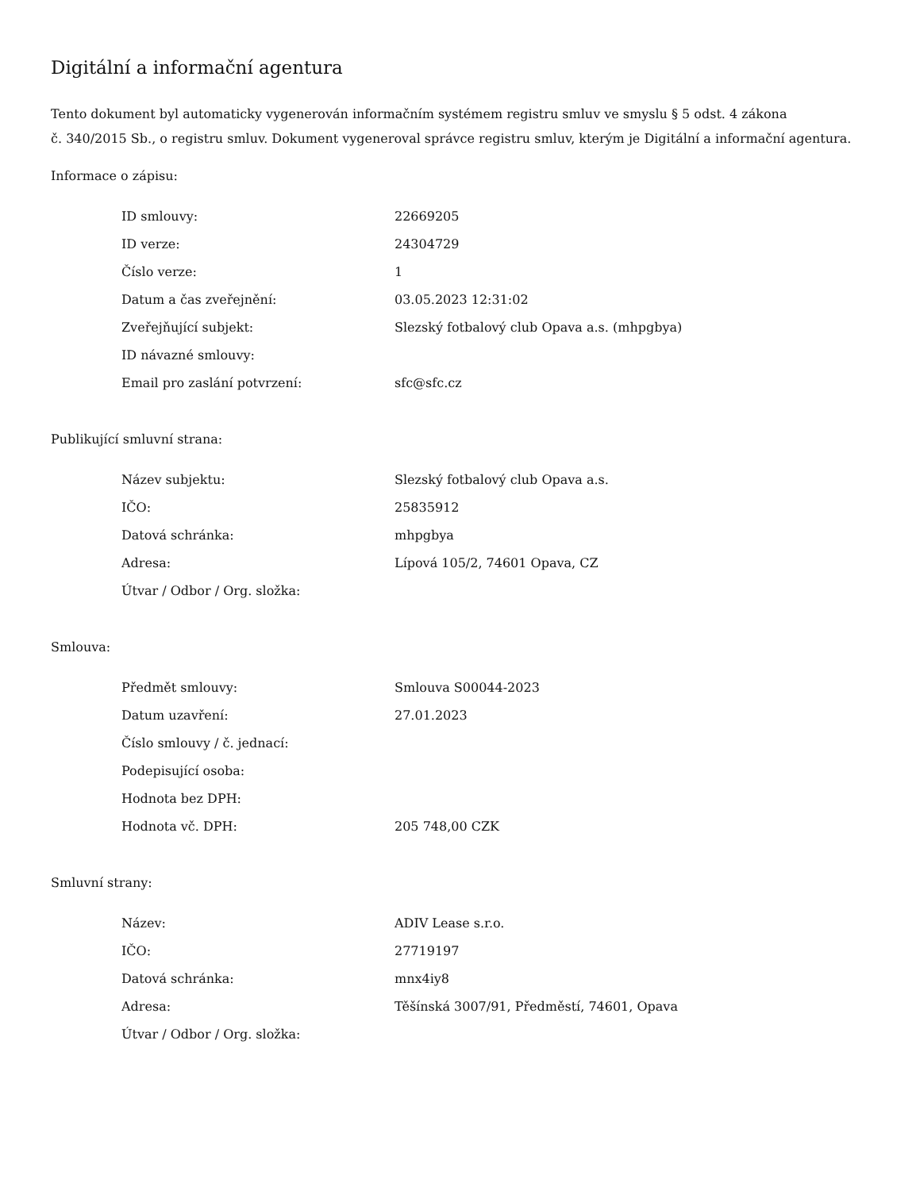Digitální a informační agentura
Tento dokument byl automaticky vygenerován informačním systémem registru smluv ve smyslu § 5 odst. 4 zákona
č. 340/2015 Sb., o registru smluv. Dokument vygeneroval správce registru smluv, kterým je Digitální a informační agentura.
Informace o zápisu:
| ID smlouvy: | 22669205 |
| ID verze: | 24304729 |
| Číslo verze: | 1 |
| Datum a čas zveřejnění: | 03.05.2023 12:31:02 |
| Zveřejňující subjekt: | Slezský fotbalový club Opava a.s. (mhpgbya) |
| ID návazné smlouvy: | |
| Email pro zaslání potvrzení: | sfc@sfc.cz |
Publikující smluvní strana:
| Název subjektu: | Slezský fotbalový club Opava a.s. |
| IČO: | 25835912 |
| Datová schránka: | mhpgbya |
| Adresa: | Lípová 105/2, 74601 Opava, CZ |
| Útvar / Odbor / Org. složka: | |
Smlouva:
| Předmět smlouvy: | Smlouva S00044-2023 |
| Datum uzavření: | 27.01.2023 |
| Číslo smlouvy / č. jednací: | |
| Podepisující osoba: | |
| Hodnota bez DPH: | |
| Hodnota vč. DPH: | 205 748,00 CZK |
Smluvní strany:
| Název: | ADIV Lease s.r.o. |
| IČO: | 27719197 |
| Datová schránka: | mnx4iy8 |
| Adresa: | Těšínská 3007/91, Předměstí, 74601, Opava |
| Útvar / Odbor / Org. složka: | |